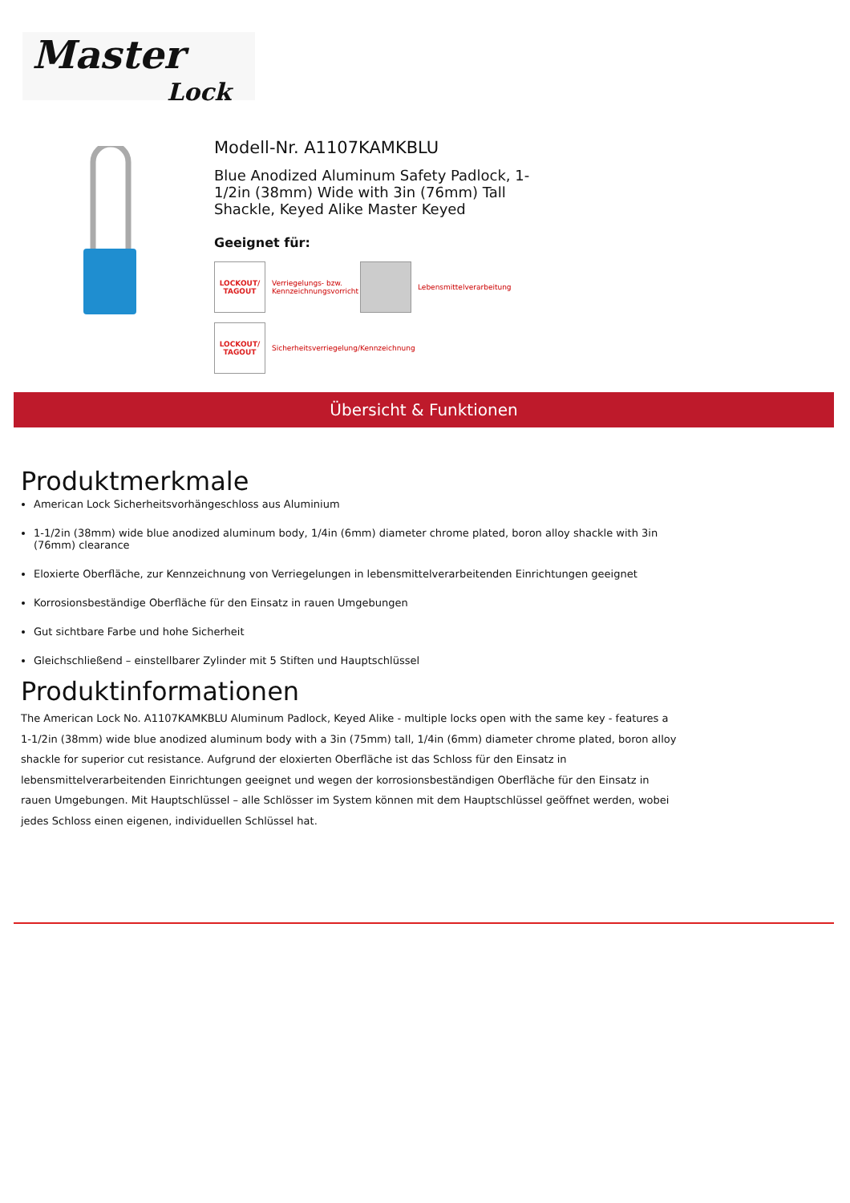Master
Lock
Modell-Nr. A1107KAMKBLU
Blue Anodized Aluminum Safety Padlock, 1-1/2in (38mm) Wide with 3in (76mm) Tall Shackle, Keyed Alike Master Keyed
Geeignet für:
LOCKOUT/ TAGOUT
Verriegelungs- bzw. Kennzeichnungsvorricht
Lebensmittelverarbeitung
LOCKOUT/ TAGOUT
Sicherheitsverriegelung/Kennzeichnung
Übersicht & Funktionen
Produktmerkmale
American Lock Sicherheitsvorhängeschloss aus Aluminium
1-1/2in (38mm) wide blue anodized aluminum body, 1/4in (6mm) diameter chrome plated, boron alloy shackle with 3in (76mm) clearance
Eloxierte Oberfläche, zur Kennzeichnung von Verriegelungen in lebensmittelverarbeitenden Einrichtungen geeignet
Korrosionsbeständige Oberfläche für den Einsatz in rauen Umgebungen
Gut sichtbare Farbe und hohe Sicherheit
Gleichschließend – einstellbarer Zylinder mit 5 Stiften und Hauptschlüssel
Produktinformationen
The American Lock No. A1107KAMKBLU Aluminum Padlock, Keyed Alike - multiple locks open with the same key - features a 1-1/2in (38mm) wide blue anodized aluminum body with a 3in (75mm) tall, 1/4in (6mm) diameter chrome plated, boron alloy shackle for superior cut resistance. Aufgrund der eloxierten Oberfläche ist das Schloss für den Einsatz in lebensmittelverarbeitenden Einrichtungen geeignet und wegen der korrosionsbeständigen Oberfläche für den Einsatz in rauen Umgebungen. Mit Hauptschlüssel – alle Schlösser im System können mit dem Hauptschlüssel geöffnet werden, wobei jedes Schloss einen eigenen, individuellen Schlüssel hat.